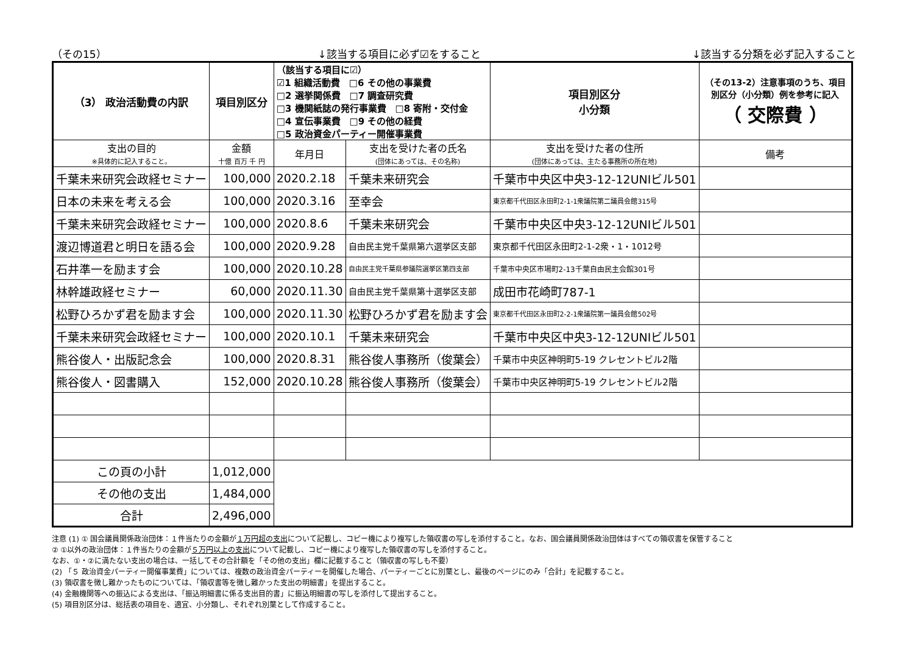（その15） ↓該当する項目に必ず☑をすること ↓該当する分類を必ず記入すること
| （3） 政治活動費の内訳 | 項目別区分 | （該当する項目に☑） ☑1 組織活動費 □6 その他の事業費 □2 選挙関係費 □7 調査研究費 □3 機関紙誌の発行事業費 □8 寄附・交付金 □4 宣伝事業費 □9 その他の経費 □5 政治資金パーティー開催事業費 | | 項目別区分 小分類 | （その13-2）注意事項のうち、項目別区分（小分類）例を参考に記入 （ 交際費 ） | |
| 支出の目的 ※具体的に記入すること。 | 金額 十億 百万 千 円 | 年月日 | 支出を受けた者の氏名 (団体にあっては、その名称) | 支出を受けた者の住所 (団体にあっては、主たる事務所の所在地) | | 備考 |
| 千葉未来研究会政経セミナー | 100,000 | 2020.2.18 | 千葉未来研究会 | 千葉市中央区中央3-12-12UNIビル501 | | |
| 日本の未来を考える会 | 100,000 | 2020.3.16 | 至幸会 | 東京都千代田区永田町2-1-1衆議院第二議員会館315号 | | |
| 千葉未来研究会政経セミナー | 100,000 | 2020.8.6 | 千葉未来研究会 | 千葉市中央区中央3-12-12UNIビル501 | | |
| 渡辺博道君と明日を語る会 | 100,000 | 2020.9.28 | 自由民主党千葉県第六選挙区支部 | 東京都千代田区永田町2-1-2衆・1・1012号 | | |
| 石井準一を励ます会 | 100,000 | 2020.10.28 | 自由民主党千葉県参議院選挙区第四支部 | 千葉市中央区市場町2-13千葉自由民主会館301号 | | |
| 林幹雄政経セミナー | 60,000 | 2020.11.30 | 自由民主党千葉県第十選挙区支部 | 成田市花崎町787-1 | | |
| 松野ひろかず君を励ます会 | 100,000 | 2020.11.30 | 松野ひろかず君を励ます会 | 東京都千代田区永田町2-2-1衆議院第一議員会館502号 | | |
| 千葉未来研究会政経セミナー | 100,000 | 2020.10.1 | 千葉未来研究会 | 千葉市中央区中央3-12-12UNIビル501 | | |
| 熊谷俊人・出版記念会 | 100,000 | 2020.8.31 | 熊谷俊人事務所（俊葉会） | 千葉市中央区神明町5-19 クレセントビル2階 | | |
| 熊谷俊人・図書購入 | 152,000 | 2020.10.28 | 熊谷俊人事務所（俊葉会） | 千葉市中央区神明町5-19 クレセントビル2階 | | |
| この頁の小計 | 1,012,000 | | | | | |
| その他の支出 | 1,484,000 | | | | | |
| 合計 | 2,496,000 | | | | | |
注意 (1) ① 国会議員関係政治団体：１件当たりの金額が１万円超の支出について記載し、コピー機により複写した領収書の写しを添付すること。なお、国会議員関係政治団体はすべての領収書を保管すること
② ①以外の政治団体：１件当たりの金額が５万円以上の支出について記載し、コピー機により複写した領収書の写しを添付すること。
なお、①・②に満たない支出の場合は、一括してその合計額を「その他の支出」欄に記載すること（領収書の写しも不要）
(2) 「５ 政治資金パーティー開催事業費」については、複数の政治資金パーティーを開催した場合、パーティーごとに別葉とし、最後のページにのみ「合計」を記載すること。
(3) 領収書を徴し難かったものについては、「領収書等を徴し難かった支出の明細書」を提出すること。
(4) 金融機関等への振込による支出は、「振込明細書に係る支出目的書」に振込明細書の写しを添付して提出すること。
(5) 項目別区分は、総括表の項目を、適宜、小分類し、それぞれ別葉として作成すること。